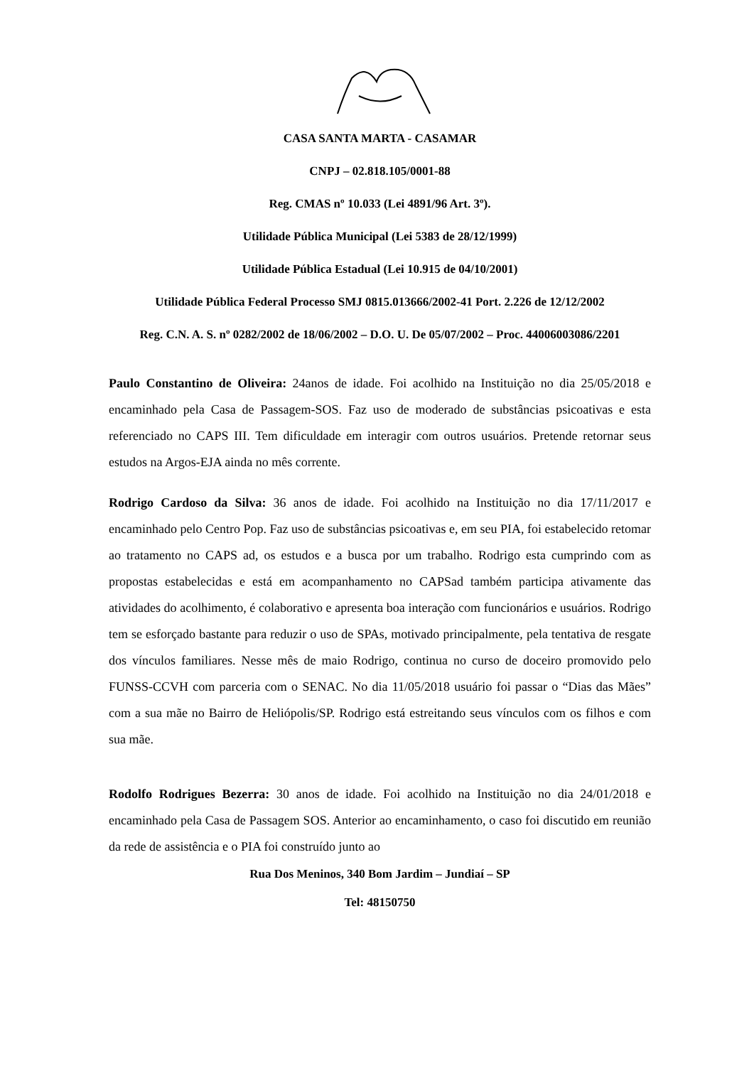CASA SANTA MARTA - CASAMAR
CNPJ – 02.818.105/0001-88
Reg. CMAS nº 10.033 (Lei 4891/96 Art. 3º).
Utilidade Pública Municipal (Lei 5383 de 28/12/1999)
Utilidade Pública Estadual (Lei 10.915 de 04/10/2001)
Utilidade Pública Federal Processo SMJ 0815.013666/2002-41 Port. 2.226 de 12/12/2002
Reg. C.N. A. S. nº 0282/2002 de 18/06/2002 – D.O. U. De 05/07/2002 – Proc. 44006003086/2201
Paulo Constantino de Oliveira: 24anos de idade. Foi acolhido na Instituição no dia 25/05/2018 e encaminhado pela Casa de Passagem-SOS. Faz uso de moderado de substâncias psicoativas e esta referenciado no CAPS III. Tem dificuldade em interagir com outros usuários. Pretende retornar seus estudos na Argos-EJA ainda no mês corrente.
Rodrigo Cardoso da Silva: 36 anos de idade. Foi acolhido na Instituição no dia 17/11/2017 e encaminhado pelo Centro Pop. Faz uso de substâncias psicoativas e, em seu PIA, foi estabelecido retomar ao tratamento no CAPS ad, os estudos e a busca por um trabalho. Rodrigo esta cumprindo com as propostas estabelecidas e está em acompanhamento no CAPSad também participa ativamente das atividades do acolhimento, é colaborativo e apresenta boa interação com funcionários e usuários. Rodrigo tem se esforçado bastante para reduzir o uso de SPAs, motivado principalmente, pela tentativa de resgate dos vínculos familiares. Nesse mês de maio Rodrigo, continua no curso de doceiro promovido pelo FUNSS-CCVH com parceria com o SENAC. No dia 11/05/2018 usuário foi passar o “Dias das Mães” com a sua mãe no Bairro de Heliópolis/SP. Rodrigo está estreitando seus vínculos com os filhos e com sua mãe.
Rodolfo Rodrigues Bezerra: 30 anos de idade. Foi acolhido na Instituição no dia 24/01/2018 e encaminhado pela Casa de Passagem SOS. Anterior ao encaminhamento, o caso foi discutido em reunião da rede de assistência e o PIA foi construído junto ao
Rua Dos Meninos, 340 Bom Jardim – Jundiaí – SP
Tel: 48150750